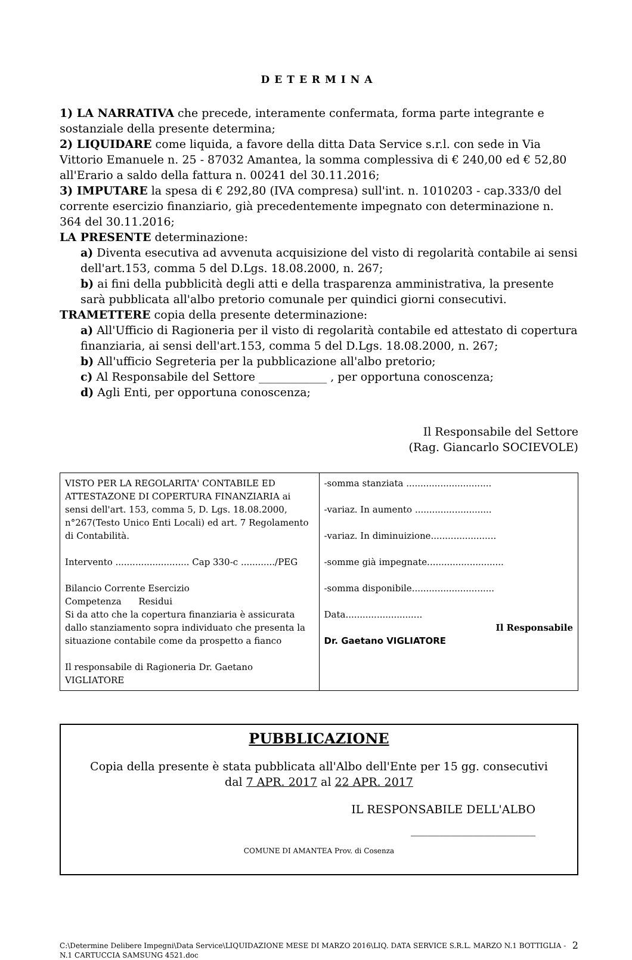DETERMINA
1) LA NARRATIVA che precede, interamente confermata, forma parte integrante e sostanziale della presente determina;
2) LIQUIDARE come liquida, a favore della ditta Data Service s.r.l. con sede in Via Vittorio Emanuele n. 25 - 87032 Amantea, la somma complessiva di € 240,00 ed € 52,80 all'Erario a saldo della fattura n. 00241 del 30.11.2016;
3) IMPUTARE la spesa di € 292,80 (IVA compresa) sull'int. n. 1010203 - cap.333/0 del corrente esercizio finanziario, già precedentemente impegnato con determinazione n. 364 del 30.11.2016;
LA PRESENTE determinazione:
a) Diventa esecutiva ad avvenuta acquisizione del visto di regolarità contabile ai sensi dell'art.153, comma 5 del D.Lgs. 18.08.2000, n. 267;
b) ai fini della pubblicità degli atti e della trasparenza amministrativa, la presente sarà pubblicata all'albo pretorio comunale per quindici giorni consecutivi.
TRAMETTERE copia della presente determinazione:
a) All'Ufficio di Ragioneria per il visto di regolarità contabile ed attestato di copertura finanziaria, ai sensi dell'art.153, comma 5 del D.Lgs. 18.08.2000, n. 267;
b) All'ufficio Segreteria per la pubblicazione all'albo pretorio;
c) Al Responsabile del Settore ____________ , per opportuna conoscenza;
d) Agli Enti, per opportuna conoscenza;
Il Responsabile del Settore
(Rag. Giancarlo SOCIEVOLE)
| VISTO PER LA REGOLARITA' CONTABILE ED ATTESTAZONE DI COPERTURA FINANZIARIA ai sensi dell'art. 153, comma 5, D. Lgs. 18.08.2000, n°267(Testo Unico Enti Locali) ed art. 7 Regolamento di Contabilità. Intervento .......................... Cap 330-c ............/PEG Bilancio Corrente Esercizio Competenza Residui Si da atto che la copertura finanziaria è assicurata dallo stanziamento sopra individuato che presenta la situazione contabile come da prospetto a fianco Il responsabile di Ragioneria Dr. Gaetano VIGLIATORE | -somma stanziata .............................. -variaz. In aumento ........................... -variaz. In diminuizione....................... -somme già impegnate........................... -somma disponibile............................. Data........................... Il Responsabile Dr. Gaetano VIGLIATORE |
PUBBLICAZIONE
Copia della presente è stata pubblicata all'Albo dell'Ente per 15 gg. consecutivi
dal 7 APR. 2017 al 22 APR. 2017
IL RESPONSABILE DELL'ALBO
______________________
COMUNE DI AMANTEA Prov. di Cosenza
C:\Determine Delibere Impegni\Data Service\LIQUIDAZIONE MESE DI MARZO 2016\LIQ. DATA SERVICE S.R.L. MARZO N.1 BOTTIGLIA - N.1 CARTUCCIA SAMSUNG 4521.doc 2